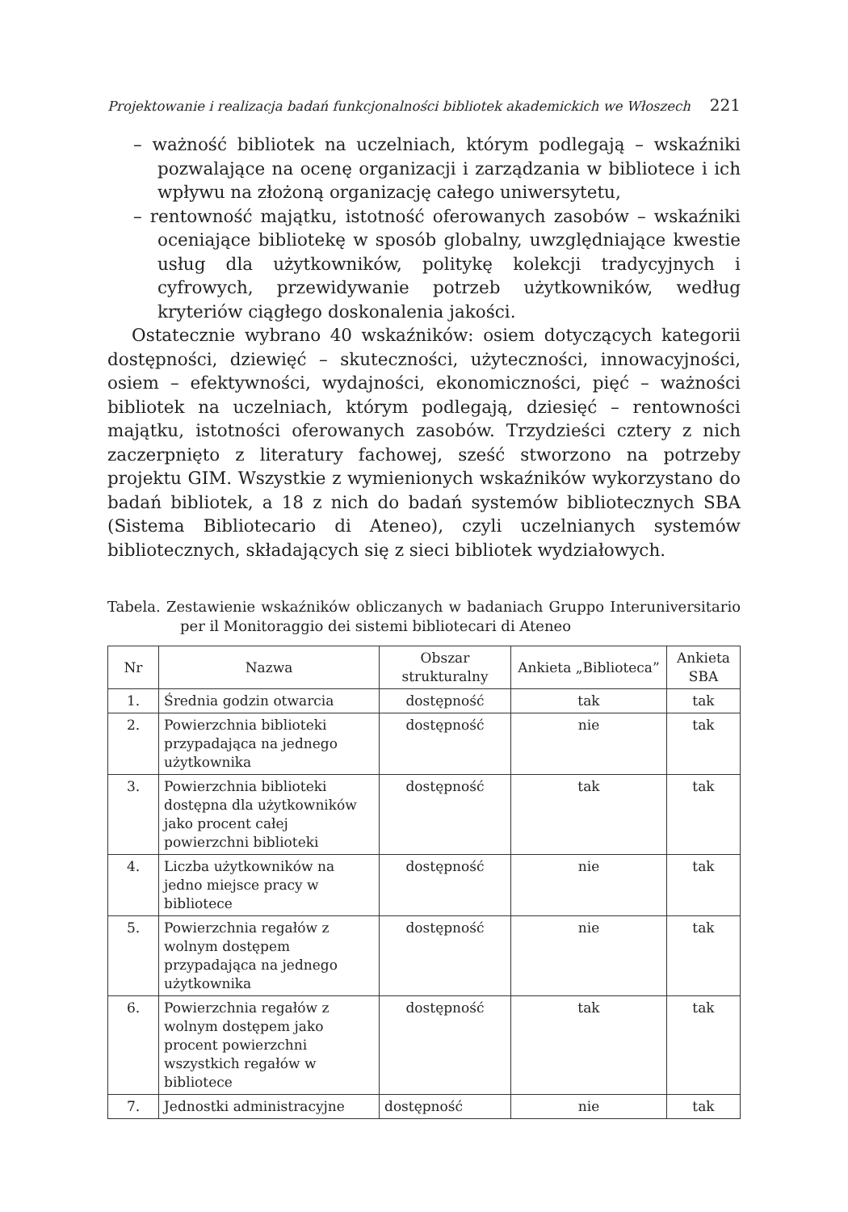Projektowanie i realizacja badań funkcjonalności bibliotek akademickich we Włoszech 221
– ważność bibliotek na uczelniach, którym podlegają – wskaźniki pozwalające na ocenę organizacji i zarządzania w bibliotece i ich wpływu na złożoną organizację całego uniwersytetu,
– rentowność majątku, istotność oferowanych zasobów – wskaźniki oceniające bibliotekę w sposób globalny, uwzględniające kwestie usług dla użytkowników, politykę kolekcji tradycyjnych i cyfrowych, przewidywanie potrzeb użytkowników, według kryteriów ciągłego doskonalenia jakości.
Ostatecznie wybrano 40 wskaźników: osiem dotyczących kategorii dostępności, dziewięć – skuteczności, użyteczności, innowacyjności, osiem – efektywności, wydajności, ekonomiczności, pięć – ważności bibliotek na uczelniach, którym podlegają, dziesięć – rentowności majątku, istotności oferowanych zasobów. Trzydzieści cztery z nich zaczerpnięto z literatury fachowej, sześć stworzono na potrzeby projektu GIM. Wszystkie z wymienionych wskaźników wykorzystano do badań bibliotek, a 18 z nich do badań systemów bibliotecznych SBA (Sistema Bibliotecario di Ateneo), czyli uczelnianych systemów bibliotecznych, składających się z sieci bibliotek wydziałowych.
Tabela. Zestawienie wskaźników obliczanych w badaniach Gruppo Interuniversitario per il Monitoraggio dei sistemi bibliotecari di Ateneo
| Nr | Nazwa | Obszar strukturalny | Ankieta „Biblioteca” | Ankieta SBA |
| --- | --- | --- | --- | --- |
| 1. | Średnia godzin otwarcia | dostępność | tak | tak |
| 2. | Powierzchnia biblioteki przypadająca na jednego użytkownika | dostępność | nie | tak |
| 3. | Powierzchnia biblioteki dostępna dla użytkowników jako procent całej powierzchni biblioteki | dostępność | tak | tak |
| 4. | Liczba użytkowników na jedno miejsce pracy w bibliotece | dostępność | nie | tak |
| 5. | Powierzchnia regałów z wolnym dostępem przypadająca na jednego użytkownika | dostępność | nie | tak |
| 6. | Powierzchnia regałów z wolnym dostępem jako procent powierzchni wszystkich regałów w bibliotece | dostępność | tak | tak |
| 7. | Jednostki administracyjne | dostępność | nie | tak |